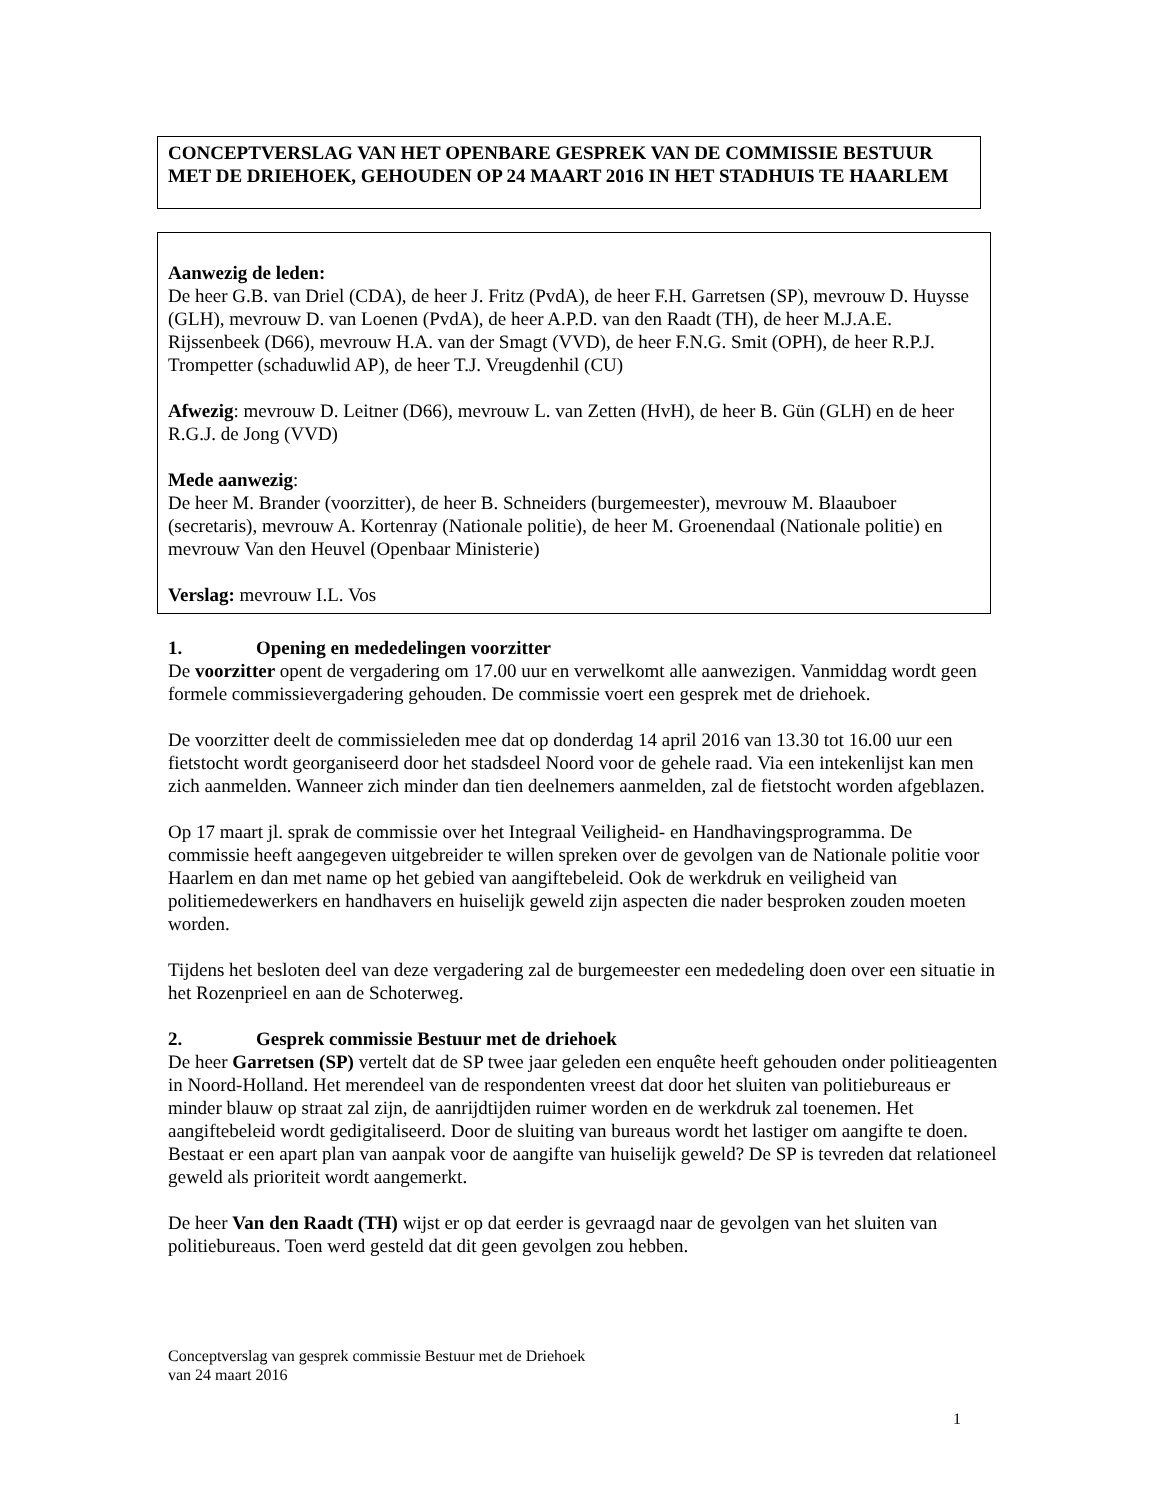CONCEPTVERSLAG VAN HET OPENBARE GESPREK VAN DE COMMISSIE BESTUUR MET DE DRIEHOEK, GEHOUDEN OP 24 MAART 2016 IN HET STADHUIS TE HAARLEM
Aanwezig de leden:
De heer G.B. van Driel (CDA), de heer J. Fritz (PvdA), de heer F.H. Garretsen (SP), mevrouw D. Huysse (GLH), mevrouw D. van Loenen (PvdA), de heer A.P.D. van den Raadt (TH), de heer M.J.A.E. Rijssenbeek (D66), mevrouw H.A. van der Smagt (VVD), de heer F.N.G. Smit (OPH), de heer R.P.J. Trompetter (schaduwlid AP), de heer T.J. Vreugdenhil (CU)
Afwezig: mevrouw D. Leitner (D66), mevrouw L. van Zetten (HvH), de heer B. Gün (GLH) en de heer R.G.J. de Jong (VVD)
Mede aanwezig:
De heer M. Brander (voorzitter), de heer B. Schneiders (burgemeester), mevrouw M. Blaauboer (secretaris), mevrouw A. Kortenray (Nationale politie), de heer M. Groenendaal (Nationale politie) en mevrouw Van den Heuvel (Openbaar Ministerie)
Verslag: mevrouw I.L. Vos
1. Opening en mededelingen voorzitter
De voorzitter opent de vergadering om 17.00 uur en verwelkomt alle aanwezigen. Vanmiddag wordt geen formele commissievergadering gehouden. De commissie voert een gesprek met de driehoek.
De voorzitter deelt de commissieleden mee dat op donderdag 14 april 2016 van 13.30 tot 16.00 uur een fietstocht wordt georganiseerd door het stadsdeel Noord voor de gehele raad. Via een intekenlijst kan men zich aanmelden. Wanneer zich minder dan tien deelnemers aanmelden, zal de fietstocht worden afgeblazen.
Op 17 maart jl. sprak de commissie over het Integraal Veiligheid- en Handhavingsprogramma. De commissie heeft aangegeven uitgebreider te willen spreken over de gevolgen van de Nationale politie voor Haarlem en dan met name op het gebied van aangiftebeleid. Ook de werkdruk en veiligheid van politiemedewerkers en handhavers en huiselijk geweld zijn aspecten die nader besproken zouden moeten worden.
Tijdens het besloten deel van deze vergadering zal de burgemeester een mededeling doen over een situatie in het Rozenprieel en aan de Schoterweg.
2. Gesprek commissie Bestuur met de driehoek
De heer Garretsen (SP) vertelt dat de SP twee jaar geleden een enquête heeft gehouden onder politieagenten in Noord-Holland. Het merendeel van de respondenten vreest dat door het sluiten van politiebureaus er minder blauw op straat zal zijn, de aanrijdtijden ruimer worden en de werkdruk zal toenemen. Het aangiftebeleid wordt gedigitaliseerd. Door de sluiting van bureaus wordt het lastiger om aangifte te doen. Bestaat er een apart plan van aanpak voor de aangifte van huiselijk geweld? De SP is tevreden dat relationeel geweld als prioriteit wordt aangemerkt.
De heer Van den Raadt (TH) wijst er op dat eerder is gevraagd naar de gevolgen van het sluiten van politiebureaus. Toen werd gesteld dat dit geen gevolgen zou hebben.
Conceptverslag van gesprek commissie Bestuur met de Driehoek
van 24 maart 2016
1